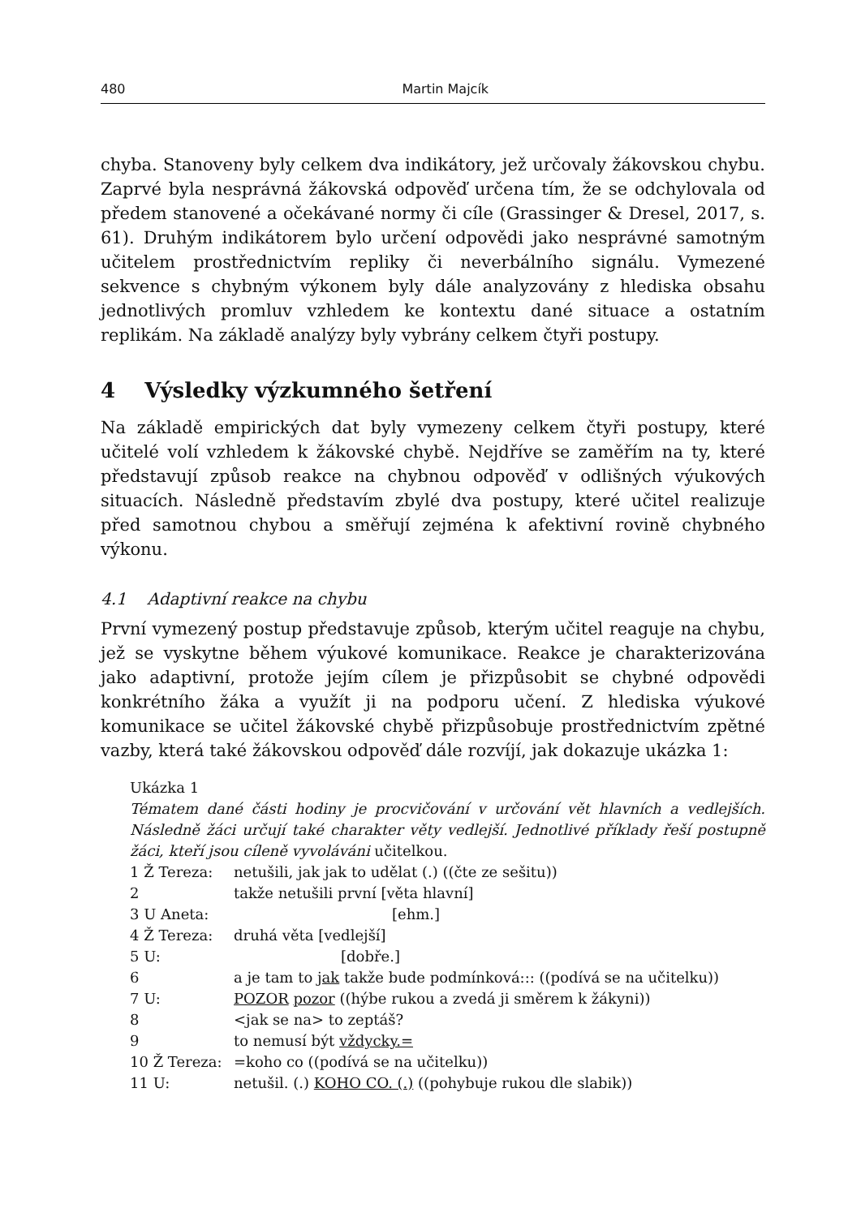480 Martin Majcík
chyba. Stanoveny byly celkem dva indikátory, jež určovaly žákovskou chybu. Zaprvé byla nesprávná žákovská odpověď určena tím, že se odchylovala od předem stanovené a očekávané normy či cíle (Grassinger & Dresel, 2017, s. 61). Druhým indikátorem bylo určení odpovědi jako nesprávné samotným učitelem prostřednictvím repliky či neverbálního signálu. Vymezené sekvence s chybným výkonem byly dále analyzovány z hlediska obsahu jednotlivých promluv vzhledem ke kontextu dané situace a ostatním replikám. Na základě analýzy byly vybrány celkem čtyři postupy.
4 Výsledky výzkumného šetření
Na základě empirických dat byly vymezeny celkem čtyři postupy, které učitelé volí vzhledem k žákovské chybě. Nejdříve se zaměřím na ty, které představují způsob reakce na chybnou odpověď v odlišných výukových situacích. Následně představím zbylé dva postupy, které učitel realizuje před samotnou chybou a směřují zejména k afektivní rovině chybného výkonu.
4.1 Adaptivní reakce na chybu
První vymezený postup představuje způsob, kterým učitel reaguje na chybu, jež se vyskytne během výukové komunikace. Reakce je charakterizována jako adaptivní, protože jejím cílem je přizpůsobit se chybné odpovědi konkrétního žáka a využít ji na podporu učení. Z hlediska výukové komunikace se učitel žákovské chybě přizpůsobuje prostřednictvím zpětné vazby, která také žákovskou odpověď dále rozvíjí, jak dokazuje ukázka 1:
Ukázka 1
Tématem dané části hodiny je procvičování v určování vět hlavních a vedlejších. Následně žáci určují také charakter věty vedlejší. Jednotlivé příklady řeší postupně žáci, kteří jsou cíleně vyvoláváni učitelkou.
| 1 Ž Tereza: | netušili, jak jak to udělat (.) ((čte ze sešitu)) |
| 2 | takže netušili první [věta hlavní] |
| 3 U Aneta: | [ehm.] |
| 4 Ž Tereza: | druhá věta [vedlejší] |
| 5 U: | [dobře.] |
| 6 | a je tam to jak takže bude podmínková::: ((podívá se na učitelku)) |
| 7 U: | POZOR pozor ((hýbe rukou a zvedá ji směrem k žákyni)) |
| 8 | <jak se na> to zeptáš? |
| 9 | to nemusí být vždycky.= |
| 10 Ž Tereza: | =koho co ((podívá se na učitelku)) |
| 11 U: | netušil. (.) KOHO CO. (.) ((pohybuje rukou dle slabik)) |